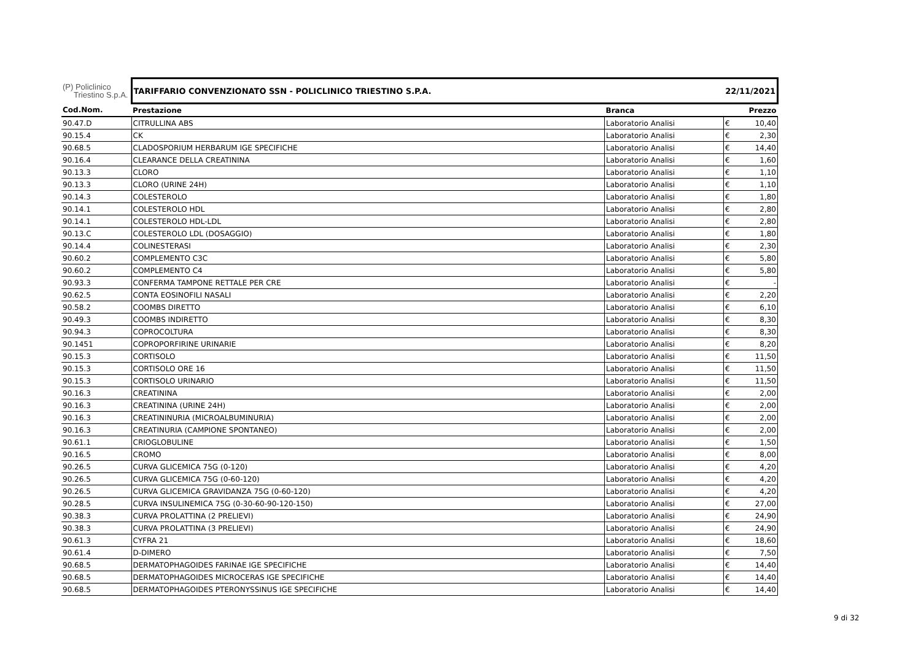| (P) Policlinico Triestino S.p.A. | TARIFFARIO CONVENZIONATO SSN - POLICLINICO TRIESTINO S.P.A. | | 22/11/2021 | |
| --- | --- | --- | --- | --- |
| Cod.Nom. | Prestazione | Branca | | Prezzo |
| 90.47.D | CITRULLINA ABS | Laboratorio Analisi | € | 10,40 |
| 90.15.4 | CK | Laboratorio Analisi | € | 2,30 |
| 90.68.5 | CLADOSPORIUM HERBARUM IGE SPECIFICHE | Laboratorio Analisi | € | 14,40 |
| 90.16.4 | CLEARANCE DELLA CREATININA | Laboratorio Analisi | € | 1,60 |
| 90.13.3 | CLORO | Laboratorio Analisi | € | 1,10 |
| 90.13.3 | CLORO (URINE 24H) | Laboratorio Analisi | € | 1,10 |
| 90.14.3 | COLESTEROLO | Laboratorio Analisi | € | 1,80 |
| 90.14.1 | COLESTEROLO HDL | Laboratorio Analisi | € | 2,80 |
| 90.14.1 | COLESTEROLO HDL-LDL | Laboratorio Analisi | € | 2,80 |
| 90.13.C | COLESTEROLO LDL (DOSAGGIO) | Laboratorio Analisi | € | 1,80 |
| 90.14.4 | COLINESTERASI | Laboratorio Analisi | € | 2,30 |
| 90.60.2 | COMPLEMENTO C3C | Laboratorio Analisi | € | 5,80 |
| 90.60.2 | COMPLEMENTO C4 | Laboratorio Analisi | € | 5,80 |
| 90.93.3 | CONFERMA TAMPONE RETTALE PER CRE | Laboratorio Analisi | € | - |
| 90.62.5 | CONTA EOSINOFILI NASALI | Laboratorio Analisi | € | 2,20 |
| 90.58.2 | COOMBS DIRETTO | Laboratorio Analisi | € | 6,10 |
| 90.49.3 | COOMBS INDIRETTO | Laboratorio Analisi | € | 8,30 |
| 90.94.3 | COPROCOLTURA | Laboratorio Analisi | € | 8,30 |
| 90.1451 | COPROPORFIRINE URINARIE | Laboratorio Analisi | € | 8,20 |
| 90.15.3 | CORTISOLO | Laboratorio Analisi | € | 11,50 |
| 90.15.3 | CORTISOLO ORE 16 | Laboratorio Analisi | € | 11,50 |
| 90.15.3 | CORTISOLO URINARIO | Laboratorio Analisi | € | 11,50 |
| 90.16.3 | CREATININA | Laboratorio Analisi | € | 2,00 |
| 90.16.3 | CREATININA (URINE 24H) | Laboratorio Analisi | € | 2,00 |
| 90.16.3 | CREATININURIA (MICROALBUMINURIA) | Laboratorio Analisi | € | 2,00 |
| 90.16.3 | CREATINURIA (CAMPIONE SPONTANEO) | Laboratorio Analisi | € | 2,00 |
| 90.61.1 | CRIOGLOBULINE | Laboratorio Analisi | € | 1,50 |
| 90.16.5 | CROMO | Laboratorio Analisi | € | 8,00 |
| 90.26.5 | CURVA GLICEMICA 75G (0-120) | Laboratorio Analisi | € | 4,20 |
| 90.26.5 | CURVA GLICEMICA 75G (0-60-120) | Laboratorio Analisi | € | 4,20 |
| 90.26.5 | CURVA GLICEMICA GRAVIDANZA 75G (0-60-120) | Laboratorio Analisi | € | 4,20 |
| 90.28.5 | CURVA INSULINEMICA 75G (0-30-60-90-120-150) | Laboratorio Analisi | € | 27,00 |
| 90.38.3 | CURVA PROLATTINA (2 PRELIEVI) | Laboratorio Analisi | € | 24,90 |
| 90.38.3 | CURVA PROLATTINA (3 PRELIEVI) | Laboratorio Analisi | € | 24,90 |
| 90.61.3 | CYFRA 21 | Laboratorio Analisi | € | 18,60 |
| 90.61.4 | D-DIMERO | Laboratorio Analisi | € | 7,50 |
| 90.68.5 | DERMATOPHAGOIDES FARINAE IGE SPECIFICHE | Laboratorio Analisi | € | 14,40 |
| 90.68.5 | DERMATOPHAGOIDES MICROCERAS IGE SPECIFICHE | Laboratorio Analisi | € | 14,40 |
| 90.68.5 | DERMATOPHAGOIDES PTERONYSSINUS IGE SPECIFICHE | Laboratorio Analisi | € | 14,40 |
9 di 32